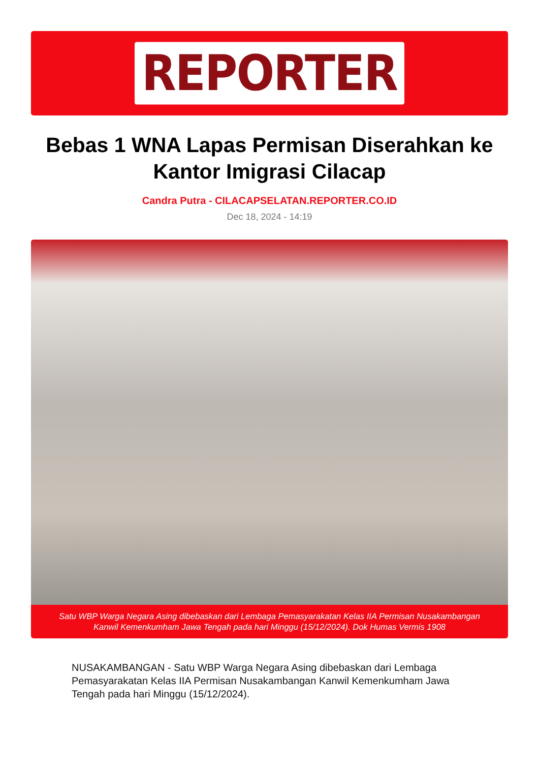REPORTER
Bebas 1 WNA Lapas Permisan Diserahkan ke Kantor Imigrasi Cilacap
Candra Putra - CILACAPSELATAN.REPORTER.CO.ID
Dec 18, 2024 - 14:19
Satu WBP Warga Negara Asing dibebaskan dari Lembaga Pemasyarakatan Kelas IIA Permisan Nusakambangan Kanwil Kemenkumham Jawa Tengah pada hari Minggu (15/12/2024). Dok Humas Vermis 1908
NUSAKAMBANGAN - Satu WBP Warga Negara Asing dibebaskan dari Lembaga Pemasyarakatan Kelas IIA Permisan Nusakambangan Kanwil Kemenkumham Jawa Tengah pada hari Minggu (15/12/2024).